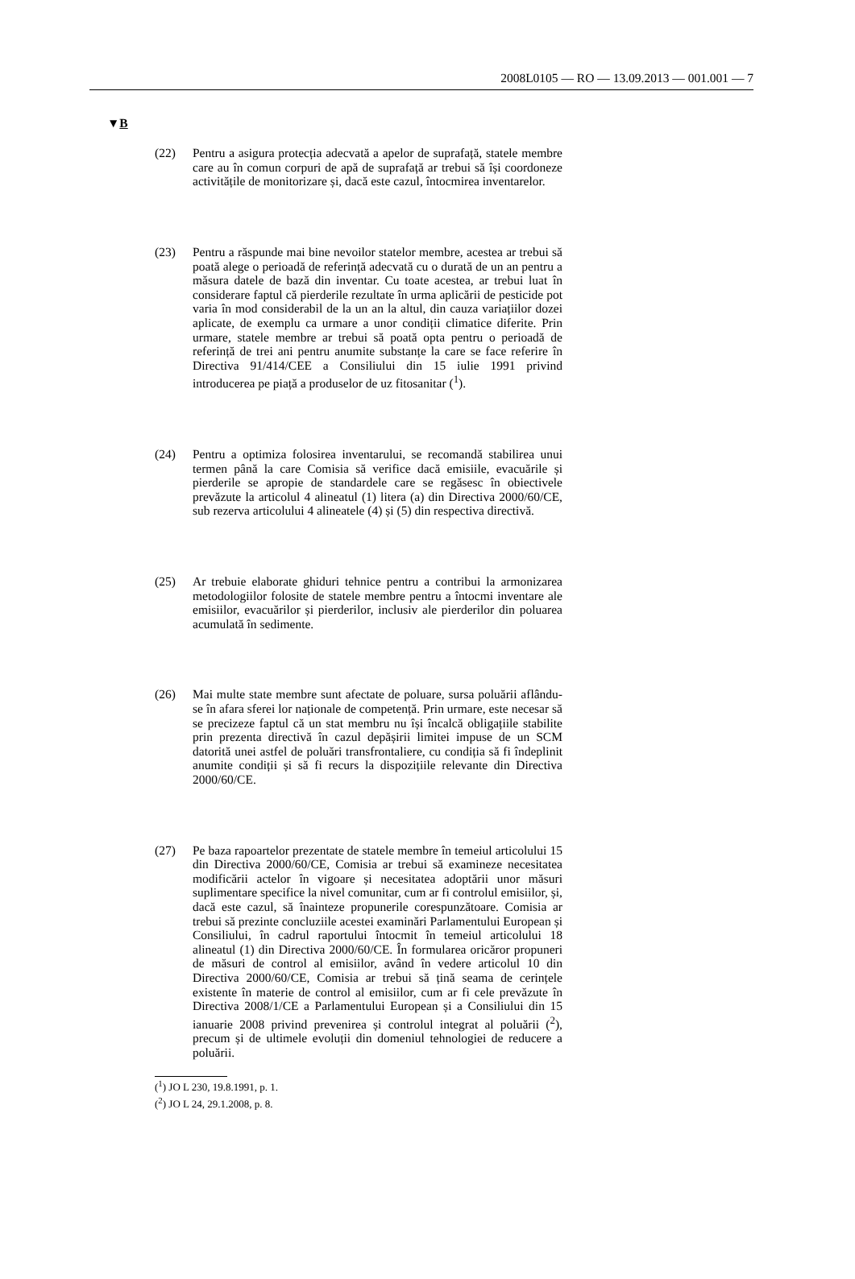2008L0105 — RO — 13.09.2013 — 001.001 — 7
▼B
(22) Pentru a asigura protecția adecvată a apelor de suprafață, statele membre care au în comun corpuri de apă de suprafață ar trebui să își coordoneze activitățile de monitorizare și, dacă este cazul, întocmirea inventarelor.
(23) Pentru a răspunde mai bine nevoilor statelor membre, acestea ar trebui să poată alege o perioadă de referință adecvată cu o durată de un an pentru a măsura datele de bază din inventar. Cu toate acestea, ar trebui luat în considerare faptul că pierderile rezultate în urma aplicării de pesticide pot varia în mod considerabil de la un an la altul, din cauza variațiilor dozei aplicate, de exemplu ca urmare a unor condiții climatice diferite. Prin urmare, statele membre ar trebui să poată opta pentru o perioadă de referință de trei ani pentru anumite substanțe la care se face referire în Directiva 91/414/CEE a Consiliului din 15 iulie 1991 privind introducerea pe piață a produselor de uz fitosanitar (<sup>1</sup>).
(24) Pentru a optimiza folosirea inventarului, se recomandă stabilirea unui termen până la care Comisia să verifice dacă emisiile, evacuările și pierderile se apropie de standardele care se regăsesc în obiectivele prevăzute la articolul 4 alineatul (1) litera (a) din Directiva 2000/60/CE, sub rezerva articolului 4 alineatele (4) și (5) din respectiva directivă.
(25) Ar trebuie elaborate ghiduri tehnice pentru a contribui la armonizarea metodologiilor folosite de statele membre pentru a întocmi inventare ale emisiilor, evacuărilor și pierderilor, inclusiv ale pierderilor din poluarea acumulată în sedimente.
(26) Mai multe state membre sunt afectate de poluare, sursa poluării aflându-se în afara sferei lor naționale de competență. Prin urmare, este necesar să se precizeze faptul că un stat membru nu își încalcă obligațiile stabilite prin prezenta directivă în cazul depășirii limitei impuse de un SCM datorită unei astfel de poluări transfrontaliere, cu condiția să fi îndeplinit anumite condiții și să fi recurs la dispozițiile relevante din Directiva 2000/60/CE.
(27) Pe baza rapoartelor prezentate de statele membre în temeiul articolului 15 din Directiva 2000/60/CE, Comisia ar trebui să examineze necesitatea modificării actelor în vigoare și necesitatea adoptării unor măsuri suplimentare specifice la nivel comunitar, cum ar fi controlul emisiilor, și, dacă este cazul, să înainteze propunerile corespunzătoare. Comisia ar trebui să prezinte concluziile acestei examinări Parlamentului European și Consiliului, în cadrul raportului întocmit în temeiul articolului 18 alineatul (1) din Directiva 2000/60/CE. În formularea oricăror propuneri de măsuri de control al emisiilor, având în vedere articolul 10 din Directiva 2000/60/CE, Comisia ar trebui să țină seama de cerințele existente în materie de control al emisiilor, cum ar fi cele prevăzute în Directiva 2008/1/CE a Parlamentului European și a Consiliului din 15 ianuarie 2008 privind prevenirea și controlul integrat al poluării (<sup>2</sup>), precum și de ultimele evoluții din domeniul tehnologiei de reducere a poluării.
(<sup>1</sup>) JO L 230, 19.8.1991, p. 1.
(<sup>2</sup>) JO L 24, 29.1.2008, p. 8.